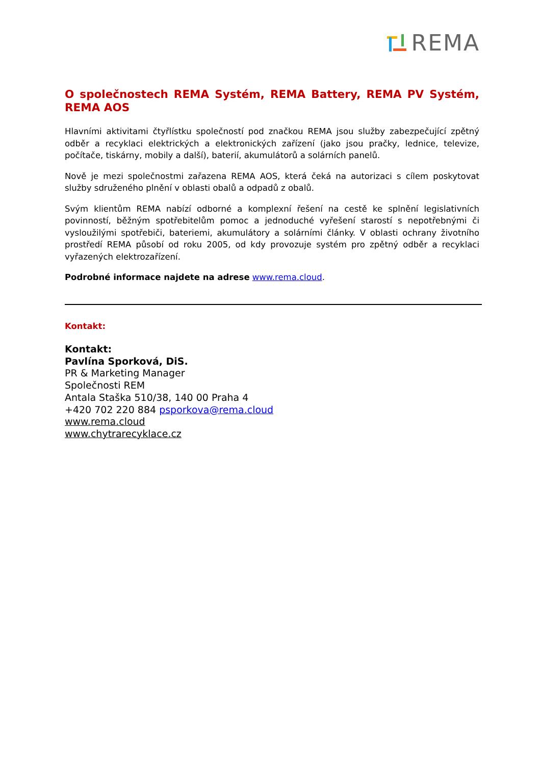REMA
O společnostech REMA Systém, REMA Battery, REMA PV Systém, REMA AOS
Hlavními aktivitami čtyřlístku společností pod značkou REMA jsou služby zabezpečující zpětný odběr a recyklaci elektrických a elektronických zařízení (jako jsou pračky, lednice, televize, počítače, tiskárny, mobily a další), baterií, akumulátorů a solárních panelů.
Nově je mezi společnostmi zařazena REMA AOS, která čeká na autorizaci s cílem poskytovat služby sdruženého plnění v oblasti obalů a odpadů z obalů.
Svým klientům REMA nabízí odborné a komplexní řešení na cestě ke splnění legislativních povinností, běžným spotřebitelům pomoc a jednoduché vyřešení starostí s nepotřebnými či vysloužilými spotřebiči, bateriemi, akumulátory a solárními články. V oblasti ochrany životního prostředí REMA působí od roku 2005, od kdy provozuje systém pro zpětný odběr a recyklaci vyřazených elektrozařízení.
Podrobné informace najdete na adrese www.rema.cloud.
Kontakt:
Kontakt:
Pavlína Sporková, DiS.
PR & Marketing Manager
Společnosti REM
Antala Staška 510/38, 140 00 Praha 4
+420 702 220 884 psporkova@rema.cloud
www.rema.cloud
www.chytrarecyklace.cz